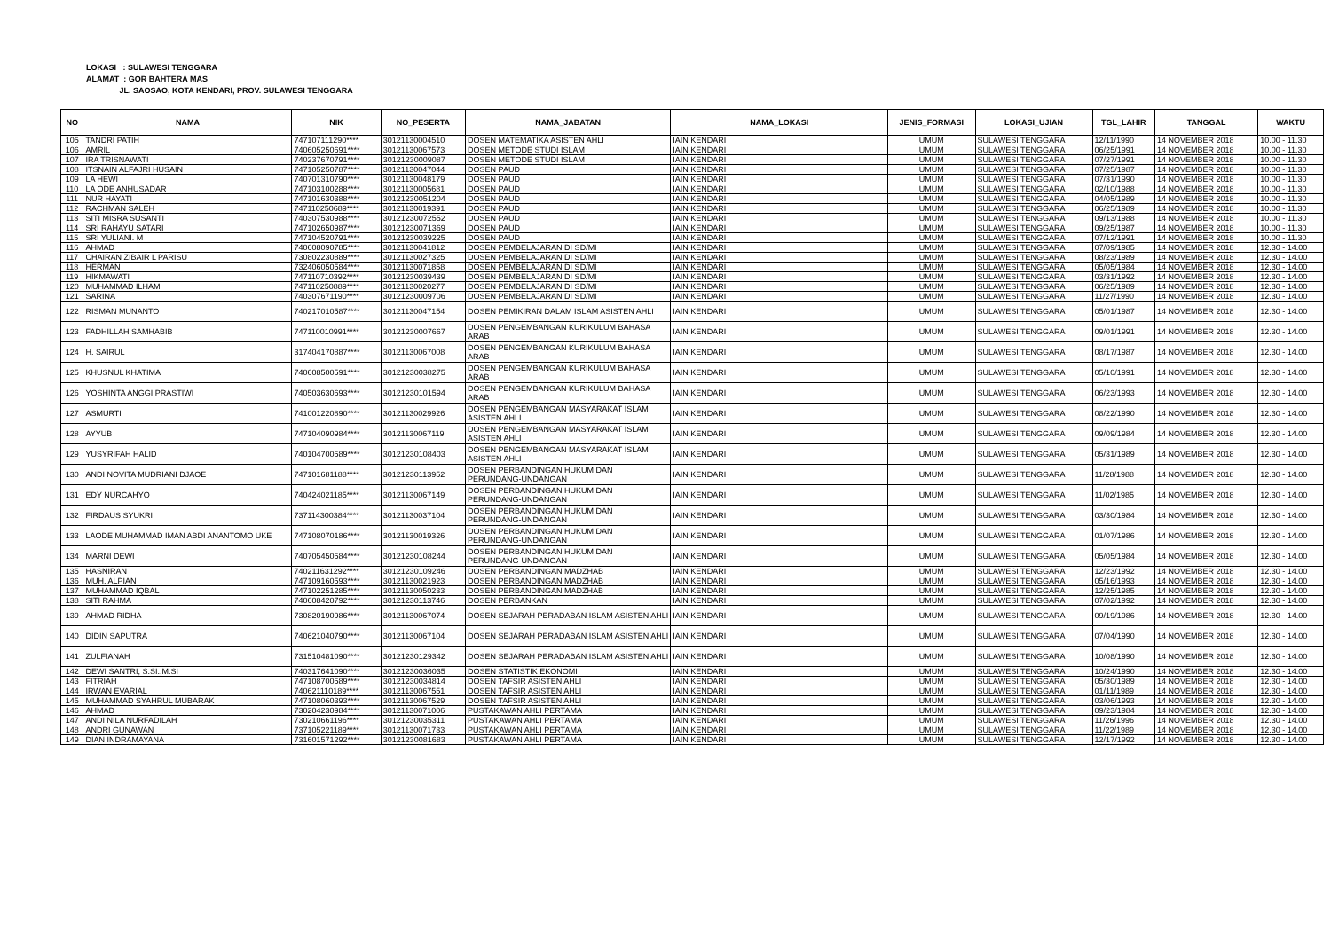LOKASI : SULAWESI TENGGARA
ALAMAT : GOR BAHTERA MAS
JL. SAOSAO, KOTA KENDARI, PROV. SULAWESI TENGGARA
| NO | NAMA | NIK | NO_PESERTA | NAMA_JABATAN | NAMA_LOKASI | JENIS_FORMASI | LOKASI_UJIAN | TGL_LAHIR | TANGGAL | WAKTU |
| --- | --- | --- | --- | --- | --- | --- | --- | --- | --- | --- |
| 105 | TANDRI PATIH | 747107111290**** | 30121130004510 | DOSEN MATEMATIKA ASISTEN AHLI | IAIN KENDARI | UMUM | SULAWESI TENGGARA | 12/11/1990 | 14 NOVEMBER 2018 | 10.00 - 11.30 |
| 106 | AMRIL | 740605250691**** | 30121130067573 | DOSEN METODE STUDI ISLAM | IAIN KENDARI | UMUM | SULAWESI TENGGARA | 06/25/1991 | 14 NOVEMBER 2018 | 10.00 - 11.30 |
| 107 | IRA TRISNAWATI | 740237670791**** | 30121230009087 | DOSEN METODE STUDI ISLAM | IAIN KENDARI | UMUM | SULAWESI TENGGARA | 07/27/1991 | 14 NOVEMBER 2018 | 10.00 - 11.30 |
| 108 | ITSNAIN ALFAJRI HUSAIN | 747105250787**** | 30121130047044 | DOSEN PAUD | IAIN KENDARI | UMUM | SULAWESI TENGGARA | 07/25/1987 | 14 NOVEMBER 2018 | 10.00 - 11.30 |
| 109 | LA HEWI | 740701310790**** | 30121130048179 | DOSEN PAUD | IAIN KENDARI | UMUM | SULAWESI TENGGARA | 07/31/1990 | 14 NOVEMBER 2018 | 10.00 - 11.30 |
| 110 | LA ODE ANHUSADAR | 747103100288**** | 30121130005681 | DOSEN PAUD | IAIN KENDARI | UMUM | SULAWESI TENGGARA | 02/10/1988 | 14 NOVEMBER 2018 | 10.00 - 11.30 |
| 111 | NUR HAYATI | 747101630388**** | 30121230051204 | DOSEN PAUD | IAIN KENDARI | UMUM | SULAWESI TENGGARA | 04/05/1989 | 14 NOVEMBER 2018 | 10.00 - 11.30 |
| 112 | RACHMAN SALEH | 747110250689**** | 30121130019391 | DOSEN PAUD | IAIN KENDARI | UMUM | SULAWESI TENGGARA | 06/25/1989 | 14 NOVEMBER 2018 | 10.00 - 11.30 |
| 113 | SITI MISRA SUSANTI | 740307530988**** | 30121230072552 | DOSEN PAUD | IAIN KENDARI | UMUM | SULAWESI TENGGARA | 09/13/1988 | 14 NOVEMBER 2018 | 10.00 - 11.30 |
| 114 | SRI RAHAYU SATARI | 747102650987**** | 30121230071369 | DOSEN PAUD | IAIN KENDARI | UMUM | SULAWESI TENGGARA | 09/25/1987 | 14 NOVEMBER 2018 | 10.00 - 11.30 |
| 115 | SRI YULIANI. M | 747104520791**** | 30121230039225 | DOSEN PAUD | IAIN KENDARI | UMUM | SULAWESI TENGGARA | 07/12/1991 | 14 NOVEMBER 2018 | 10.00 - 11.30 |
| 116 | AHMAD | 740608090785**** | 30121130041812 | DOSEN PEMBELAJARAN DI SD/MI | IAIN KENDARI | UMUM | SULAWESI TENGGARA | 07/09/1985 | 14 NOVEMBER 2018 | 12.30 - 14.00 |
| 117 | CHAIRAN ZIBAIR L PARISU | 730802230889**** | 30121130027325 | DOSEN PEMBELAJARAN DI SD/MI | IAIN KENDARI | UMUM | SULAWESI TENGGARA | 08/23/1989 | 14 NOVEMBER 2018 | 12.30 - 14.00 |
| 118 | HERMAN | 732406050584**** | 30121130071858 | DOSEN PEMBELAJARAN DI SD/MI | IAIN KENDARI | UMUM | SULAWESI TENGGARA | 05/05/1984 | 14 NOVEMBER 2018 | 12.30 - 14.00 |
| 119 | HIKMAWATI | 747110710392**** | 30121230039439 | DOSEN PEMBELAJARAN DI SD/MI | IAIN KENDARI | UMUM | SULAWESI TENGGARA | 03/31/1992 | 14 NOVEMBER 2018 | 12.30 - 14.00 |
| 120 | MUHAMMAD ILHAM | 747110250889**** | 30121130020277 | DOSEN PEMBELAJARAN DI SD/MI | IAIN KENDARI | UMUM | SULAWESI TENGGARA | 06/25/1989 | 14 NOVEMBER 2018 | 12.30 - 14.00 |
| 121 | SARINA | 740307671190**** | 30121230009706 | DOSEN PEMBELAJARAN DI SD/MI | IAIN KENDARI | UMUM | SULAWESI TENGGARA | 11/27/1990 | 14 NOVEMBER 2018 | 12.30 - 14.00 |
| 122 | RISMAN MUNANTO | 740217010587**** | 30121130047154 | DOSEN PEMIKIRAN DALAM ISLAM ASISTEN AHLI | IAIN KENDARI | UMUM | SULAWESI TENGGARA | 05/01/1987 | 14 NOVEMBER 2018 | 12.30 - 14.00 |
| 123 | FADHILLAH SAMHABIB | 747110010991**** | 30121230007667 | DOSEN PENGEMBANGAN KURIKULUM BAHASA ARAB | IAIN KENDARI | UMUM | SULAWESI TENGGARA | 09/01/1991 | 14 NOVEMBER 2018 | 12.30 - 14.00 |
| 124 | H. SAIRUL | 317404170887**** | 30121130067008 | DOSEN PENGEMBANGAN KURIKULUM BAHASA ARAB | IAIN KENDARI | UMUM | SULAWESI TENGGARA | 08/17/1987 | 14 NOVEMBER 2018 | 12.30 - 14.00 |
| 125 | KHUSNUL KHATIMA | 740608500591**** | 30121230038275 | DOSEN PENGEMBANGAN KURIKULUM BAHASA ARAB | IAIN KENDARI | UMUM | SULAWESI TENGGARA | 05/10/1991 | 14 NOVEMBER 2018 | 12.30 - 14.00 |
| 126 | YOSHINTA ANGGI PRASTIWI | 740503630693**** | 30121230101594 | DOSEN PENGEMBANGAN KURIKULUM BAHASA ARAB | IAIN KENDARI | UMUM | SULAWESI TENGGARA | 06/23/1993 | 14 NOVEMBER 2018 | 12.30 - 14.00 |
| 127 | ASMURTI | 741001220890**** | 30121130029926 | DOSEN PENGEMBANGAN MASYARAKAT ISLAM ASISTEN AHLI | IAIN KENDARI | UMUM | SULAWESI TENGGARA | 08/22/1990 | 14 NOVEMBER 2018 | 12.30 - 14.00 |
| 128 | AYYUB | 747104090984**** | 30121130067119 | DOSEN PENGEMBANGAN MASYARAKAT ISLAM ASISTEN AHLI | IAIN KENDARI | UMUM | SULAWESI TENGGARA | 09/09/1984 | 14 NOVEMBER 2018 | 12.30 - 14.00 |
| 129 | YUSYRIFAH HALID | 740104700589**** | 30121230108403 | DOSEN PENGEMBANGAN MASYARAKAT ISLAM ASISTEN AHLI | IAIN KENDARI | UMUM | SULAWESI TENGGARA | 05/31/1989 | 14 NOVEMBER 2018 | 12.30 - 14.00 |
| 130 | ANDI NOVITA MUDRIANI DJAOE | 747101681188**** | 30121230113952 | DOSEN PERBANDINGAN HUKUM DAN PERUNDANG-UNDANGAN | IAIN KENDARI | UMUM | SULAWESI TENGGARA | 11/28/1988 | 14 NOVEMBER 2018 | 12.30 - 14.00 |
| 131 | EDY NURCAHYO | 740424021185**** | 30121130067149 | DOSEN PERBANDINGAN HUKUM DAN PERUNDANG-UNDANGAN | IAIN KENDARI | UMUM | SULAWESI TENGGARA | 11/02/1985 | 14 NOVEMBER 2018 | 12.30 - 14.00 |
| 132 | FIRDAUS SYUKRI | 737114300384**** | 30121130037104 | DOSEN PERBANDINGAN HUKUM DAN PERUNDANG-UNDANGAN | IAIN KENDARI | UMUM | SULAWESI TENGGARA | 03/30/1984 | 14 NOVEMBER 2018 | 12.30 - 14.00 |
| 133 | LAODE MUHAMMAD IMAN ABDI ANANTOMO UKE | 747108070186**** | 30121130019326 | DOSEN PERBANDINGAN HUKUM DAN PERUNDANG-UNDANGAN | IAIN KENDARI | UMUM | SULAWESI TENGGARA | 01/07/1986 | 14 NOVEMBER 2018 | 12.30 - 14.00 |
| 134 | MARNI DEWI | 740705450584**** | 30121230108244 | DOSEN PERBANDINGAN HUKUM DAN PERUNDANG-UNDANGAN | IAIN KENDARI | UMUM | SULAWESI TENGGARA | 05/05/1984 | 14 NOVEMBER 2018 | 12.30 - 14.00 |
| 135 | HASNIRAN | 740211631292**** | 30121230109246 | DOSEN PERBANDINGAN MADZHAB | IAIN KENDARI | UMUM | SULAWESI TENGGARA | 12/23/1992 | 14 NOVEMBER 2018 | 12.30 - 14.00 |
| 136 | MUH. ALPIAN | 747109160593**** | 30121130021923 | DOSEN PERBANDINGAN MADZHAB | IAIN KENDARI | UMUM | SULAWESI TENGGARA | 05/16/1993 | 14 NOVEMBER 2018 | 12.30 - 14.00 |
| 137 | MUHAMMAD IQBAL | 747102251285**** | 30121130050233 | DOSEN PERBANDINGAN MADZHAB | IAIN KENDARI | UMUM | SULAWESI TENGGARA | 12/25/1985 | 14 NOVEMBER 2018 | 12.30 - 14.00 |
| 138 | SITI RAHMA | 740608420792**** | 30121230113746 | DOSEN PERBANKAN | IAIN KENDARI | UMUM | SULAWESI TENGGARA | 07/02/1992 | 14 NOVEMBER 2018 | 12.30 - 14.00 |
| 139 | AHMAD RIDHA | 730820190986**** | 30121130067074 | DOSEN SEJARAH PERADABAN ISLAM ASISTEN AHLI | IAIN KENDARI | UMUM | SULAWESI TENGGARA | 09/19/1986 | 14 NOVEMBER 2018 | 12.30 - 14.00 |
| 140 | DIDIN SAPUTRA | 740621040790**** | 30121130067104 | DOSEN SEJARAH PERADABAN ISLAM ASISTEN AHLI | IAIN KENDARI | UMUM | SULAWESI TENGGARA | 07/04/1990 | 14 NOVEMBER 2018 | 12.30 - 14.00 |
| 141 | ZULFIANAH | 731510481090**** | 30121230129342 | DOSEN SEJARAH PERADABAN ISLAM ASISTEN AHLI | IAIN KENDARI | UMUM | SULAWESI TENGGARA | 10/08/1990 | 14 NOVEMBER 2018 | 12.30 - 14.00 |
| 142 | DEWI SANTRI, S.SI.,M.SI | 740317641090**** | 30121230036035 | DOSEN STATISTIK EKONOMI | IAIN KENDARI | UMUM | SULAWESI TENGGARA | 10/24/1990 | 14 NOVEMBER 2018 | 12.30 - 14.00 |
| 143 | FITRIAH | 747108700589**** | 30121230034814 | DOSEN TAFSIR ASISTEN AHLI | IAIN KENDARI | UMUM | SULAWESI TENGGARA | 05/30/1989 | 14 NOVEMBER 2018 | 12.30 - 14.00 |
| 144 | IRWAN EVARIAL | 740621110189**** | 30121130067551 | DOSEN TAFSIR ASISTEN AHLI | IAIN KENDARI | UMUM | SULAWESI TENGGARA | 01/11/1989 | 14 NOVEMBER 2018 | 12.30 - 14.00 |
| 145 | MUHAMMAD SYAHRUL MUBARAK | 747108060393**** | 30121130067529 | DOSEN TAFSIR ASISTEN AHLI | IAIN KENDARI | UMUM | SULAWESI TENGGARA | 03/06/1993 | 14 NOVEMBER 2018 | 12.30 - 14.00 |
| 146 | AHMAD | 730204230984**** | 30121130071006 | PUSTAKAWAN AHLI PERTAMA | IAIN KENDARI | UMUM | SULAWESI TENGGARA | 09/23/1984 | 14 NOVEMBER 2018 | 12.30 - 14.00 |
| 147 | ANDI NILA NURFADILAH | 730210661196**** | 30121230035311 | PUSTAKAWAN AHLI PERTAMA | IAIN KENDARI | UMUM | SULAWESI TENGGARA | 11/26/1996 | 14 NOVEMBER 2018 | 12.30 - 14.00 |
| 148 | ANDRI GUNAWAN | 737105221189**** | 30121130071733 | PUSTAKAWAN AHLI PERTAMA | IAIN KENDARI | UMUM | SULAWESI TENGGARA | 11/22/1989 | 14 NOVEMBER 2018 | 12.30 - 14.00 |
| 149 | DIAN INDRAMAYANA | 731601571292**** | 30121230081683 | PUSTAKAWAN AHLI PERTAMA | IAIN KENDARI | UMUM | SULAWESI TENGGARA | 12/17/1992 | 14 NOVEMBER 2018 | 12.30 - 14.00 |